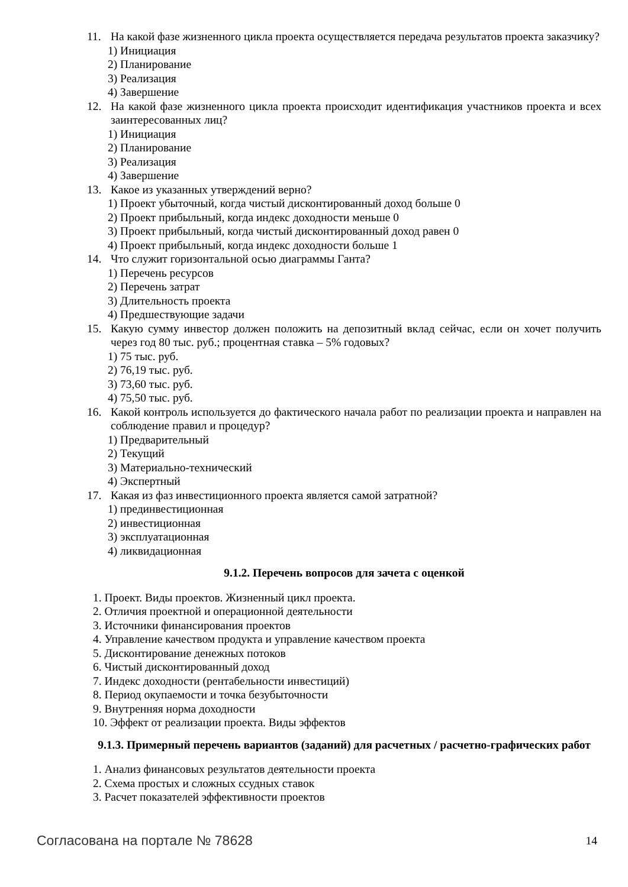11. На какой фазе жизненного цикла проекта осуществляется передача результатов проекта заказчику?
1) Инициация
2) Планирование
3) Реализация
4) Завершение
12. На какой фазе жизненного цикла проекта происходит идентификация участников проекта и всех заинтересованных лиц?
1) Инициация
2) Планирование
3) Реализация
4) Завершение
13. Какое из указанных утверждений верно?
1) Проект убыточный, когда чистый дисконтированный доход больше 0
2) Проект прибыльный, когда индекс доходности меньше 0
3) Проект прибыльный, когда чистый дисконтированный доход равен 0
4) Проект прибыльный, когда индекс доходности больше 1
14. Что служит горизонтальной осью диаграммы Ганта?
1) Перечень ресурсов
2) Перечень затрат
3) Длительность проекта
4) Предшествующие задачи
15. Какую сумму инвестор должен положить на депозитный вклад сейчас, если он хочет получить через год 80 тыс. руб.; процентная ставка – 5% годовых?
1) 75 тыс. руб.
2) 76,19 тыс. руб.
3) 73,60 тыс. руб.
4) 75,50 тыс. руб.
16. Какой контроль используется до фактического начала работ по реализации проекта и направлен на соблюдение правил и процедур?
1) Предварительный
2) Текущий
3) Материально-технический
4) Экспертный
17. Какая из фаз инвестиционного проекта является самой затратной?
1) прединвестиционная
2) инвестиционная
3) эксплуатационная
4) ликвидационная
9.1.2. Перечень вопросов для зачета с оценкой
1. Проект. Виды проектов. Жизненный цикл проекта.
2. Отличия проектной и операционной деятельности
3. Источники финансирования проектов
4. Управление качеством продукта и управление качеством проекта
5. Дисконтирование денежных потоков
6. Чистый дисконтированный доход
7. Индекс доходности (рентабельности инвестиций)
8. Период окупаемости и точка безубыточности
9. Внутренняя норма доходности
10. Эффект от реализации проекта. Виды эффектов
9.1.3. Примерный перечень вариантов (заданий) для расчетных / расчетно-графических работ
1. Анализ финансовых результатов деятельности проекта
2. Схема простых и сложных ссудных ставок
3. Расчет показателей эффективности проектов
Согласована на портале № 78628 14